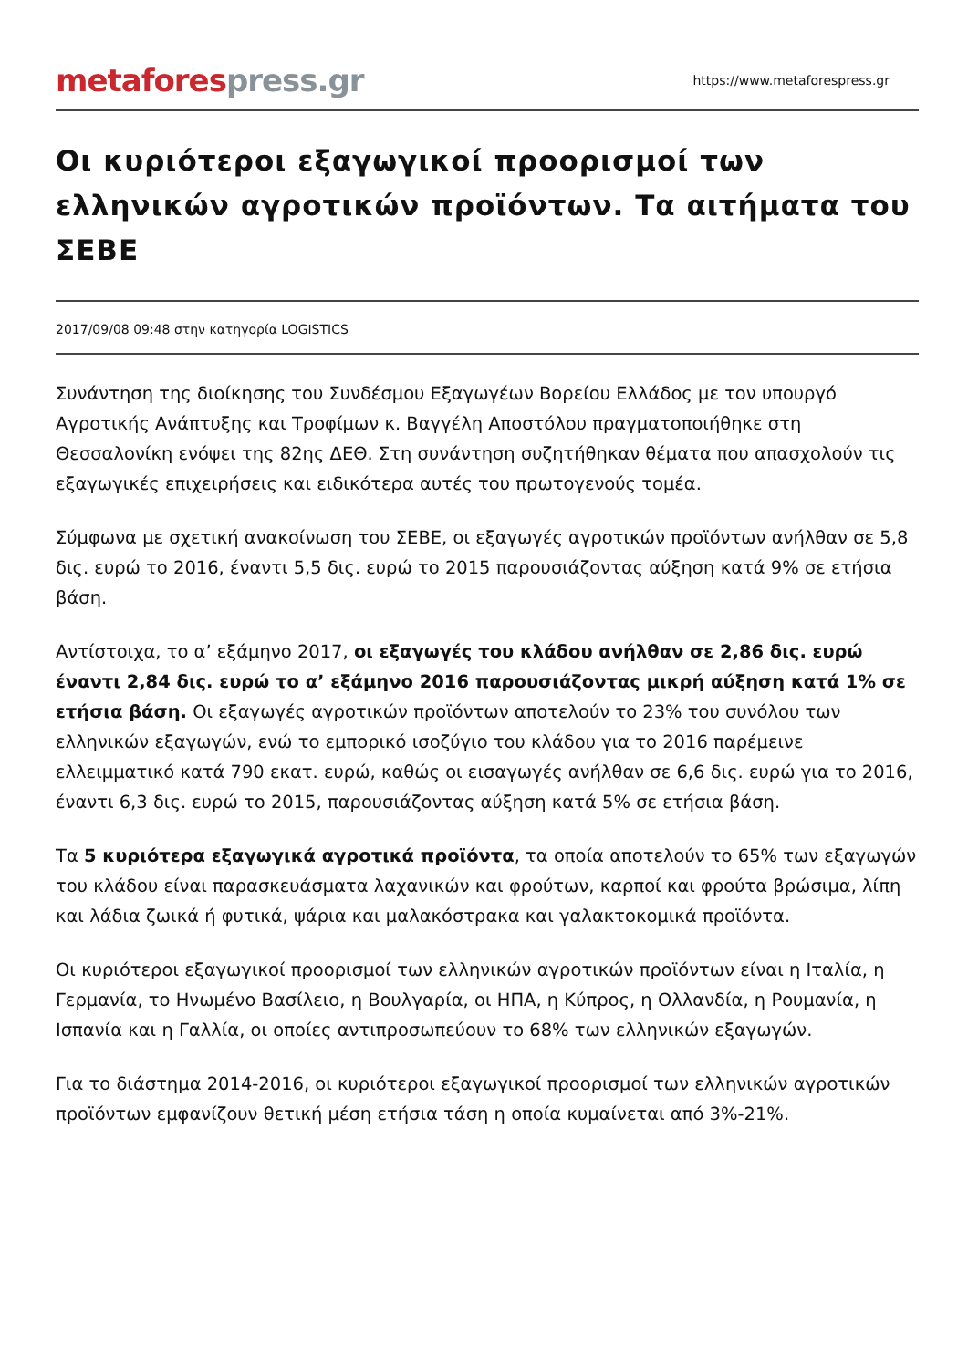metafores press.gr
https://www.metaforespress.gr
Οι κυριότεροι εξαγωγικοί προορισμοί των ελληνικών αγροτικών προϊόντων. Τα αιτήματα του ΣΕΒΕ
2017/09/08 09:48 στην κατηγορία LOGISTICS
Συνάντηση της διοίκησης του Συνδέσμου Εξαγωγέων Βορείου Ελλάδος με τον υπουργό Αγροτικής Ανάπτυξης και Τροφίμων κ. Βαγγέλη Αποστόλου πραγματοποιήθηκε στη Θεσσαλονίκη ενόψει της 82ης ΔΕΘ. Στη συνάντηση συζητήθηκαν θέματα που απασχολούν τις εξαγωγικές επιχειρήσεις και ειδικότερα αυτές του πρωτογενούς τομέα.
Σύμφωνα με σχετική ανακοίνωση του ΣΕΒΕ, οι εξαγωγές αγροτικών προϊόντων ανήλθαν σε 5,8 δις. ευρώ το 2016, έναντι 5,5 δις. ευρώ το 2015 παρουσιάζοντας αύξηση κατά 9% σε ετήσια βάση.
Αντίστοιχα, το α’ εξάμηνο 2017, οι εξαγωγές του κλάδου ανήλθαν σε 2,86 δις. ευρώ έναντι 2,84 δις. ευρώ το α’ εξάμηνο 2016 παρουσιάζοντας μικρή αύξηση κατά 1% σε ετήσια βάση. Οι εξαγωγές αγροτικών προϊόντων αποτελούν το 23% του συνόλου των ελληνικών εξαγωγών, ενώ το εμπορικό ισοζύγιο του κλάδου για το 2016 παρέμεινε ελλειμματικό κατά 790 εκατ. ευρώ, καθώς οι εισαγωγές ανήλθαν σε 6,6 δις. ευρώ για το 2016, έναντι 6,3 δις. ευρώ το 2015, παρουσιάζοντας αύξηση κατά 5% σε ετήσια βάση.
Τα 5 κυριότερα εξαγωγικά αγροτικά προϊόντα, τα οποία αποτελούν το 65% των εξαγωγών του κλάδου είναι παρασκευάσματα λαχανικών και φρούτων, καρποί και φρούτα βρώσιμα, λίπη και λάδια ζωικά ή φυτικά, ψάρια και μαλακόστρακα και γαλακτοκομικά προϊόντα.
Οι κυριότεροι εξαγωγικοί προορισμοί των ελληνικών αγροτικών προϊόντων είναι η Ιταλία, η Γερμανία, το Ηνωμένο Βασίλειο, η Βουλγαρία, οι ΗΠΑ, η Κύπρος, η Ολλανδία, η Ρουμανία, η Ισπανία και η Γαλλία, οι οποίες αντιπροσωπεύουν το 68% των ελληνικών εξαγωγών.
Για το διάστημα 2014-2016, οι κυριότεροι εξαγωγικοί προορισμοί των ελληνικών αγροτικών προϊόντων εμφανίζουν θετική μέση ετήσια τάση η οποία κυμαίνεται από 3%-21%.